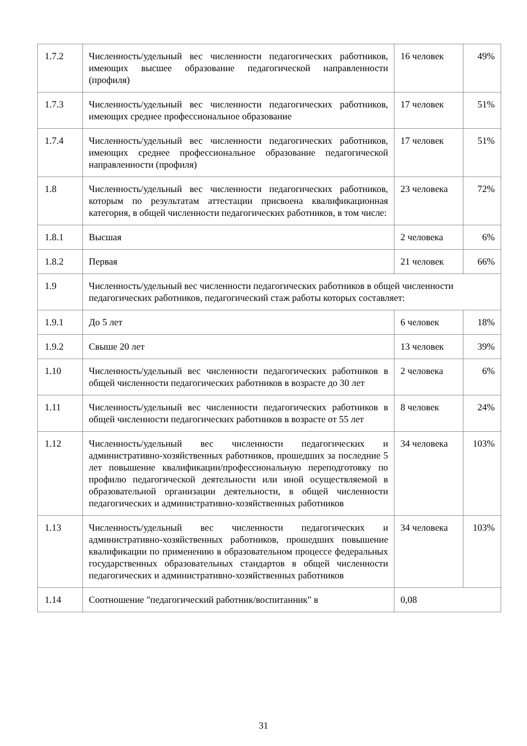| 1.7.2 | Численность/удельный вес численности педагогических работников, имеющих высшее образование педагогической направленности (профиля) | 16 человек | 49% |
| 1.7.3 | Численность/удельный вес численности педагогических работников, имеющих среднее профессиональное образование | 17 человек | 51% |
| 1.7.4 | Численность/удельный вес численности педагогических работников, имеющих среднее профессиональное образование педагогической направленности (профиля) | 17 человек | 51% |
| 1.8 | Численность/удельный вес численности педагогических работников, которым по результатам аттестации присвоена квалификационная категория, в общей численности педагогических работников, в том числе: | 23 человека | 72% |
| 1.8.1 | Высшая | 2 человека | 6% |
| 1.8.2 | Первая | 21 человек | 66% |
| 1.9 | Численность/удельный вес численности педагогических работников в общей численности педагогических работников, педагогический стаж работы которых составляет: | | |
| 1.9.1 | До 5 лет | 6 человек | 18% |
| 1.9.2 | Свыше 20 лет | 13 человек | 39% |
| 1.10 | Численность/удельный вес численности педагогических работников в общей численности педагогических работников в возрасте до 30 лет | 2 человека | 6% |
| 1.11 | Численность/удельный вес численности педагогических работников в общей численности педагогических работников в возрасте от 55 лет | 8 человек | 24% |
| 1.12 | Численность/удельный вес численности педагогических и административно-хозяйственных работников, прошедших за последние 5 лет повышение квалификации/профессиональную переподготовку по профилю педагогической деятельности или иной осуществляемой в образовательной организации деятельности, в общей численности педагогических и административно-хозяйственных работников | 34 человека | 103% |
| 1.13 | Численность/удельный вес численности педагогических и административно-хозяйственных работников, прошедших повышение квалификации по применению в образовательном процессе федеральных государственных образовательных стандартов в общей численности педагогических и административно-хозяйственных работников | 34 человека | 103% |
| 1.14 | Соотношение "педагогический работник/воспитанник" в | 0,08 | |
31